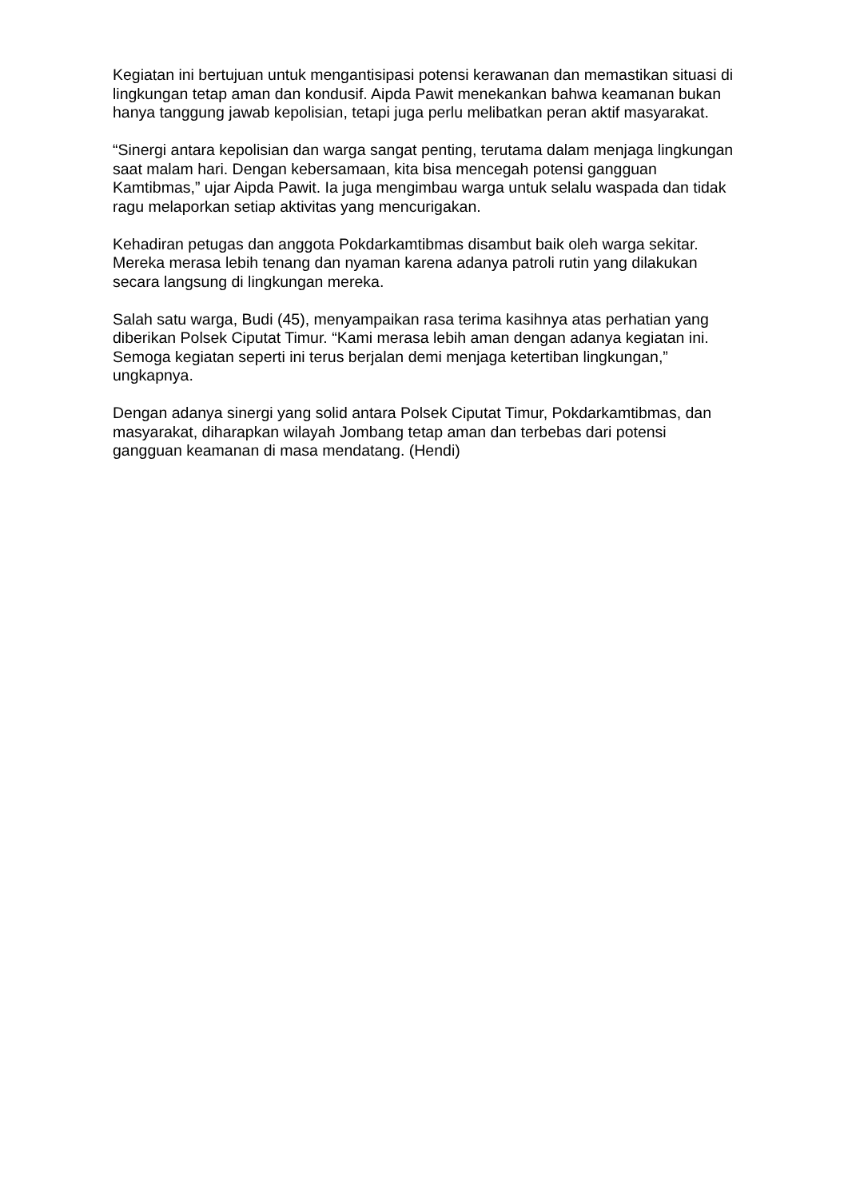Kegiatan ini bertujuan untuk mengantisipasi potensi kerawanan dan memastikan situasi di lingkungan tetap aman dan kondusif. Aipda Pawit menekankan bahwa keamanan bukan hanya tanggung jawab kepolisian, tetapi juga perlu melibatkan peran aktif masyarakat.
“Sinergi antara kepolisian dan warga sangat penting, terutama dalam menjaga lingkungan saat malam hari. Dengan kebersamaan, kita bisa mencegah potensi gangguan Kamtibmas,” ujar Aipda Pawit. Ia juga mengimbau warga untuk selalu waspada dan tidak ragu melaporkan setiap aktivitas yang mencurigakan.
Kehadiran petugas dan anggota Pokdarkamtibmas disambut baik oleh warga sekitar. Mereka merasa lebih tenang dan nyaman karena adanya patroli rutin yang dilakukan secara langsung di lingkungan mereka.
Salah satu warga, Budi (45), menyampaikan rasa terima kasihnya atas perhatian yang diberikan Polsek Ciputat Timur. “Kami merasa lebih aman dengan adanya kegiatan ini. Semoga kegiatan seperti ini terus berjalan demi menjaga ketertiban lingkungan,” ungkapnya.
Dengan adanya sinergi yang solid antara Polsek Ciputat Timur, Pokdarkamtibmas, dan masyarakat, diharapkan wilayah Jombang tetap aman dan terbebas dari potensi gangguan keamanan di masa mendatang. (Hendi)